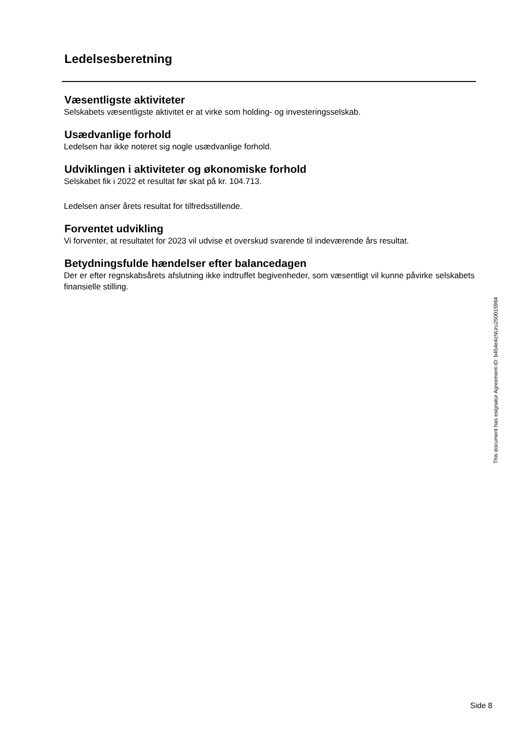Ledelsesberetning
Væsentligste aktiviteter
Selskabets væsentligste aktivitet er at virke som holding- og investeringsselskab.
Usædvanlige forhold
Ledelsen har ikke noteret sig nogle usædvanlige forhold.
Udviklingen i aktiviteter og økonomiske forhold
Selskabet fik i 2022 et resultat før skat på kr. 104.713.
Ledelsen anser årets resultat for tilfredsstillende.
Forventet udvikling
Vi forventer, at resultatet for 2023 vil udvise et overskud svarende til indeværende års resultat.
Betydningsfulde hændelser efter balancedagen
Der er efter regnskabsårets afslutning ikke indtruffet begivenheder, som væsentligt vil kunne påvirke selskabets finansielle stilling.
This document has esignatur Agreement-ID: b454e4zNUru250015984
Side 8